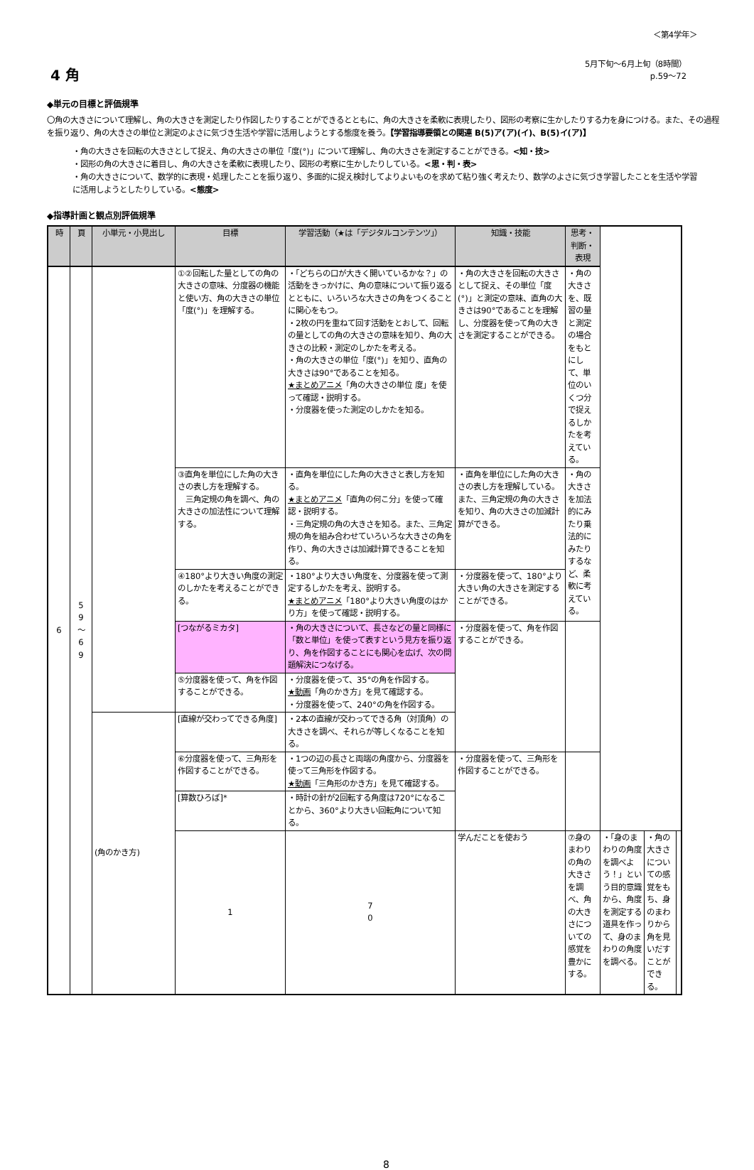＜第4学年＞
4 角
5月下旬～6月上旬（8時間）
p.59～72
◆単元の目標と評価規準
〇角の大きさについて理解し、角の大きさを測定したり作図したりすることができるとともに、角の大きさを柔軟に表現したり、図形の考察に生かしたりする力を身につける。また、その過程を振り返り、角の大きさの単位と測定のよさに気づき生活や学習に活用しようとする態度を養う。【学習指導要領との関連 B(5)ア(ア)(イ)、B(5)イ(ア)】
・角の大きさを回転の大きさとして捉え、角の大きさの単位「度(°)」について理解し、角の大きさを測定することができる。<知・技>
・図形の角の大きさに着目し、角の大きさを柔軟に表現したり、図形の考察に生かしたりしている。<思・判・表>
・角の大きさについて、数学的に表現・処理したことを振り返り、多面的に捉え検討してよりよいものを求めて粘り強く考えたり、数学のよさに気づき学習したことを生活や学習に活用しようとしたりしている。<態度>
◆指導計画と観点別評価規準
| 時 | 頁 | 小単元・小見出し | 目標 | 学習活動（★は「デジタルコンテンツ」） | 知識・技能 | 思考・判断・表現 | | | |
| --- | --- | --- | --- | --- | --- | --- | --- | --- | --- |
| 6 | 5 9 ～ 6 9 | | ①②回転した量としての角の大きさの意味、分度器の機能と使い方、角の大きさの単位「度(°)」を理解する。 | ・「どちらの口が大きく開いているかな？」の活動をきっかけに、角の意味について振り返るとともに、いろいろな大きさの角をつくることに関心をもつ。 ・2枚の円を重ねて回す活動をとおして、回転の量としての角の大きさの意味を知り、角の大きさの比較・測定のしかたを考える。 ・角の大きさの単位「度(°)」を知り、直角の大きさは90°であることを知る。 ★まとめアニメ 「角の大きさの単位 度」を使って確認・説明する。 ・分度器を使った測定のしかたを知る。 | ・角の大きさを回転の大きさとして捉え、その単位「度(°)」と測定の意味、直角の大きさは90°であることを理解し、分度器を使って角の大きさを測定することができる。 | ・角の大きさを、既習の量と測定の場合をもとにして、単位のいくつ分で捉えるしかたを考えている。 | | | |
| | | | ③直角を単位にした角の大きさの表し方を理解する。 三角定規の角を調べ、角の大きさの加法性について理解する。 | ・直角を単位にした角の大きさと表し方を知る。 ★まとめアニメ 「直角の何こ分」を使って確認・説明する。 ・三角定規の角の大きさを知る。また、三角定規の角を組み合わせていろいろな大きさの角を作り、角の大きさは加減計算できることを知る。 | ・直角を単位にした角の大きさの表し方を理解している。また、三角定規の角の大きさを知り、角の大きさの加減計算ができる。 | ・角の大きさを加法的にみたり乗法的にみたりするなど、柔軟に考えている。 | | | |
| | | | ④180°より大きい角度の測定のしかたを考えることができる。 | ・180°より大きい角度を、分度器を使って測定するしかたを考え、説明する。 ★まとめアニメ 「180°より大きい角度のはかり方」を使って確認・説明する。 | ・分度器を使って、180°より大きい角の大きさを測定することができる。 | | | | |
| | | | [つながるミカタ] | ・角の大きさについて、長さなどの量と同様に「数と単位」を使って表すという見方を振り返り、角を作図することにも関心を広げ、次の問題解決につなげる。 | ・分度器を使って、角を作図することができる。 | | | | |
| | | | ⑤分度器を使って、角を作図することができる。 | ・分度器を使って、35°の角を作図する。 ★動画 「角のかき方」を見て確認する。 ・分度器を使って、240°の角を作図する。 | | | | | |
| | | (角のかき方) | [直線が交わってできる角度] | ・2本の直線が交わってできる角（対頂角）の大きさを調べ、それらが等しくなることを知る。 | | | | | |
| | | | ⑥分度器を使って、三角形を作図することができる。 | ・1つの辺の長さと両端の角度から、分度器を使って三角形を作図する。 ★動画 「三角形のかき方」を見て確認する。 | ・分度器を使って、三角形を作図することができる。 | | | | |
| | | | [算数ひろば]* | ・時計の針が2回転する角度は720°になることから、360°より大きい回転角について知る。 | | | | | |
| | | | 1 | 7 0 | 学んだことを使おう | ⑦身のまわりの角の大きさを調べ、角の大きさについての感覚を豊かにする。 | ・「身のまわりの角度を調べよう！」という目的意識から、角度を測定する道具を作って、身のまわりの角度を調べる。 | ・角の大きさについての感覚をもち、身のまわりから角を見いだすことができる。 | |
8